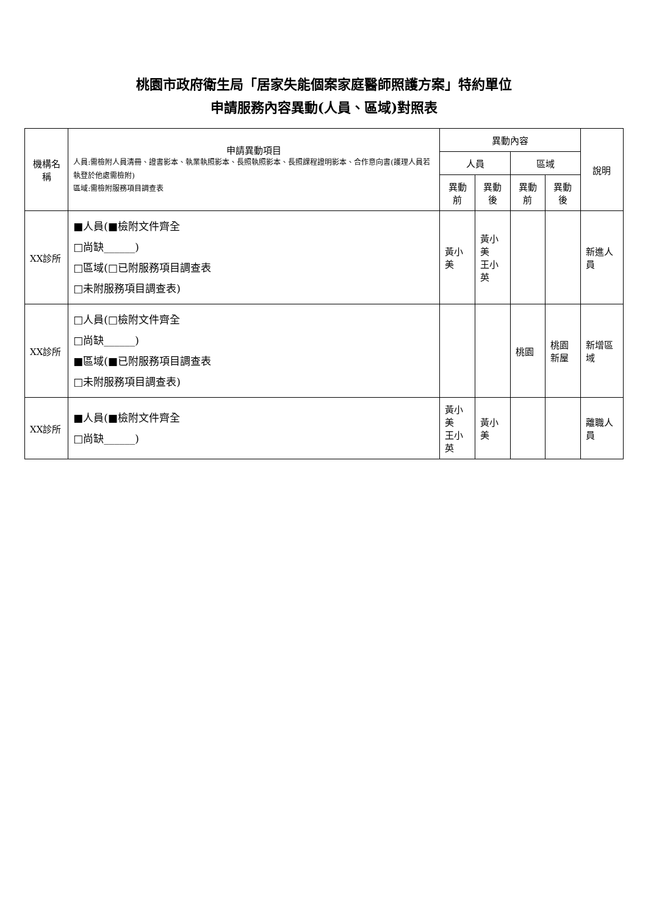桃園市政府衛生局「居家失能個案家庭醫師照護方案」特約單位
申請服務內容異動(人員、區域)對照表
| 機構名稱 | 申請異動項目 人員:需檢附人員清冊、證書影本、執業執照影本、長照執照影本、長照課程證明影本、合作意向書(護理人員若執登於他處需檢附) 區域:需檢附服務項目調查表 | 異動內容 | | | | 說明 |
| --- | --- | --- | --- | --- | --- | --- |
| | | 人員 | | 區域 | | |
| | | 異動前 | 異動後 | 異動前 | 異動後 | |
| XX診所 | ■人員(■檢附文件齊全 □尚缺______) □區域(□已附服務項目調查表 □未附服務項目調查表) | 黃小美 | 黃小美 王小英 | | | 新進人員 |
| XX診所 | □人員(□檢附文件齊全 □尚缺______) ■區域(■已附服務項目調查表 □未附服務項目調查表) | | | 桃園 | 桃園 新屋 | 新增區域 |
| XX診所 | ■人員(■檢附文件齊全 □尚缺______) | 黃小美 王小英 | 黃小美 | | | 離職人員 |